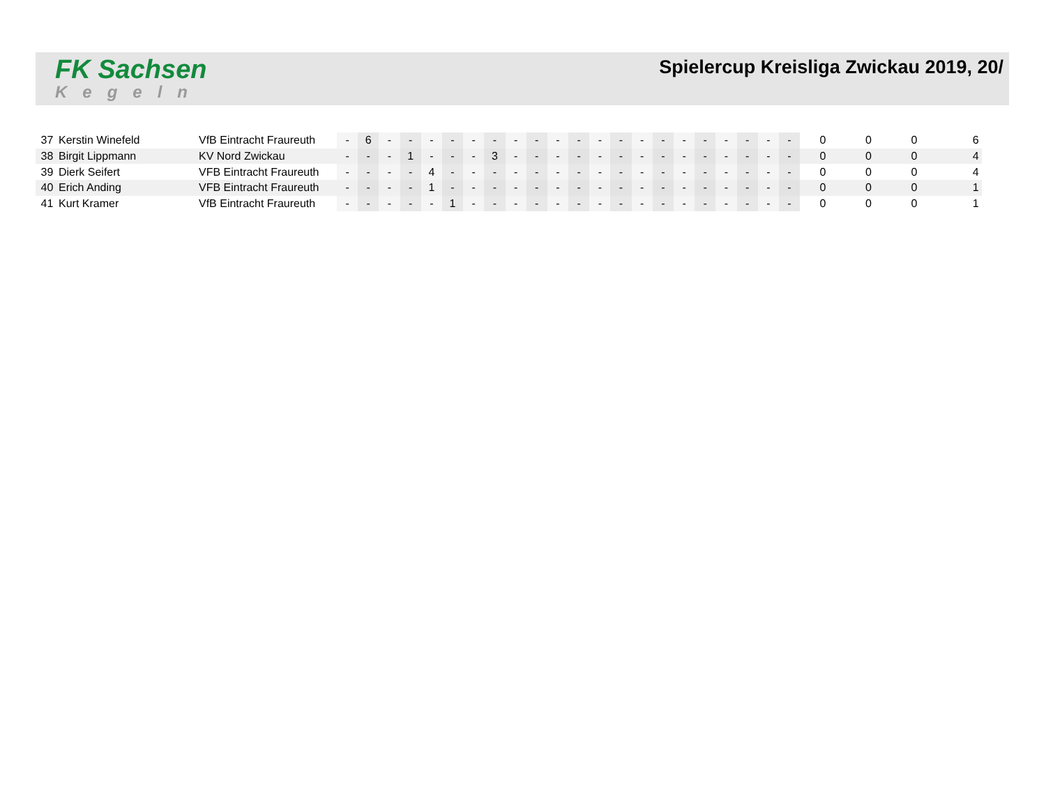FK Sachsen
Kegeln
Spielercup Kreisliga Zwickau 2019, 20/
| 37 | Kerstin Winefeld | VfB Eintracht Fraureuth | - | 6 | - | - | - | - | - | - | - | - | - | - | - | - | - | - | - | - | - | - | - | - | 0 | 0 | 0 | 6 |
| 38 | Birgit Lippmann | KV Nord Zwickau | - | - | - | 1 | - | - | - | 3 | - | - | - | - | - | - | - | - | - | - | - | - | - | - | 0 | 0 | 0 | 4 |
| 39 | Dierk Seifert | VFB Eintracht Fraureuth | - | - | - | - | 4 | - | - | - | - | - | - | - | - | - | - | - | - | - | - | - | - | - | 0 | 0 | 0 | 4 |
| 40 | Erich Anding | VFB Eintracht Fraureuth | - | - | - | - | 1 | - | - | - | - | - | - | - | - | - | - | - | - | - | - | - | - | - | 0 | 0 | 0 | 1 |
| 41 | Kurt Kramer | VfB Eintracht Fraureuth | - | - | - | - | - | 1 | - | - | - | - | - | - | - | - | - | - | - | - | - | - | - | - | 0 | 0 | 0 | 1 |